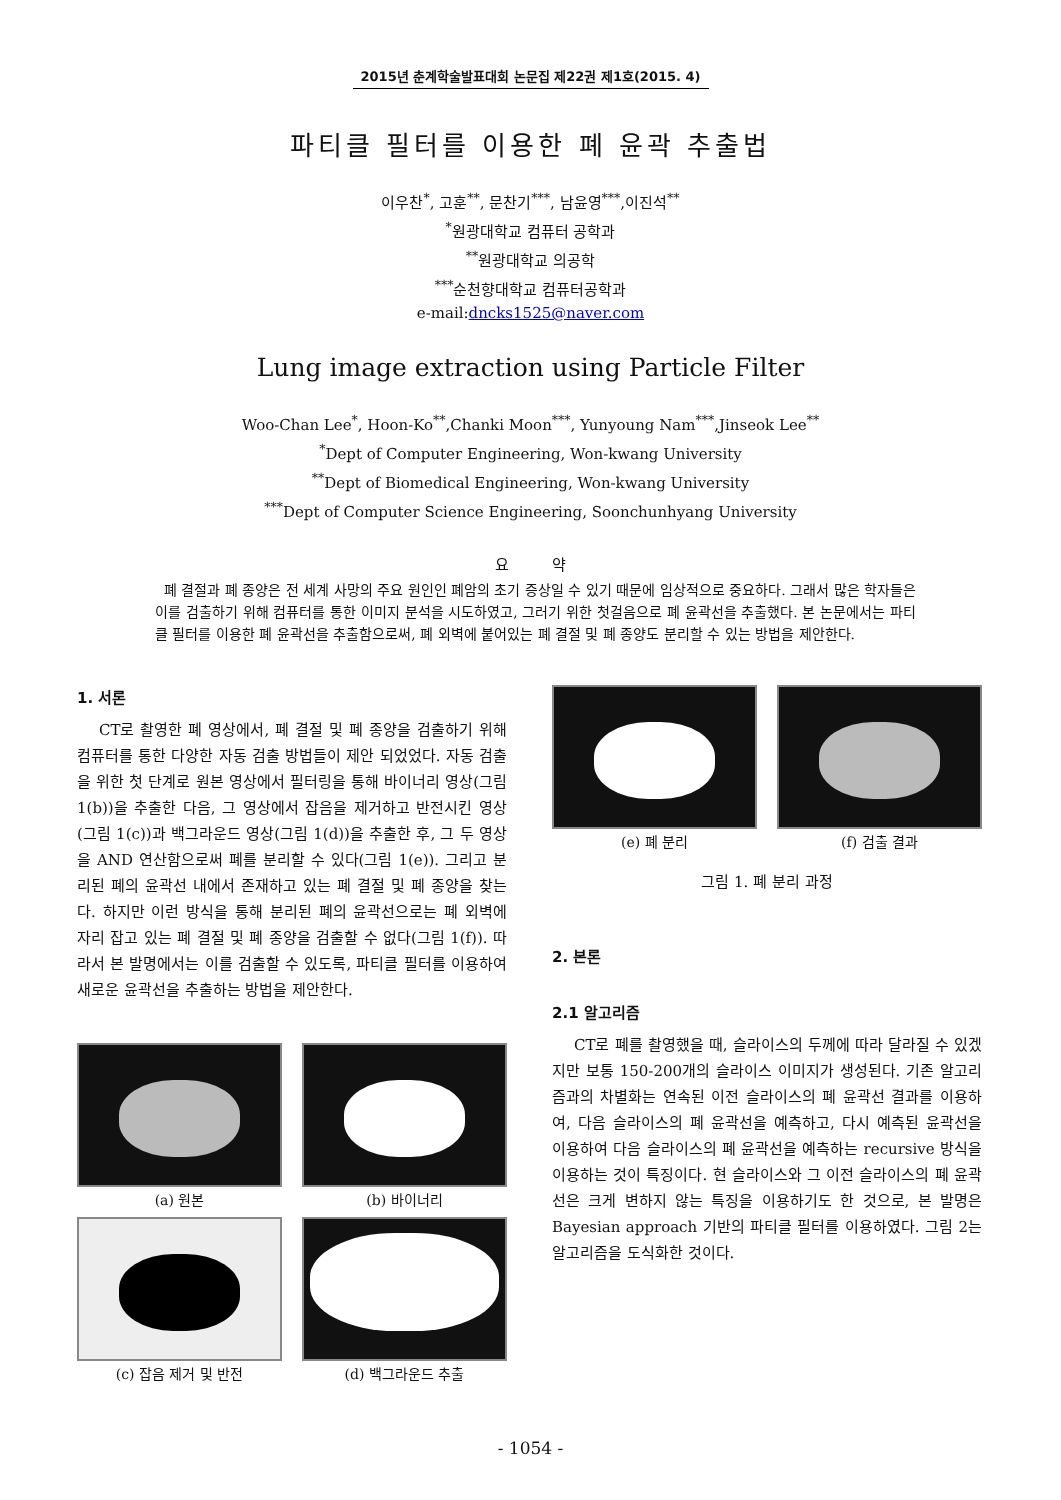2015년 춘계학술발표대회 논문집 제22권 제1호(2015. 4)
파티클 필터를 이용한 폐 윤곽 추출법
이우찬<sup>*</sup>, 고훈<sup>**</sup>, 문찬기<sup>***</sup>, 남윤영<sup>***</sup>,이진석<sup>**</sup>
<sup>*</sup> 원광대학교 컴퓨터 공학과
<sup>**</sup> 원광대학교 의공학
<sup>***</sup> 순천향대학교 컴퓨터공학과
e-mail:dncks1525@naver.com
Lung image extraction using Particle Filter
Woo-Chan Lee<sup>*</sup>, Hoon-Ko<sup>**</sup>,Chanki Moon<sup>***</sup>, Yunyoung Nam<sup>***</sup>,Jinseok Lee<sup>**</sup>
<sup>*</sup> Dept of Computer Engineering, Won-kwang University
<sup>**</sup> Dept of Biomedical Engineering, Won-kwang University
<sup>***</sup> Dept of Computer Science Engineering, Soonchunhyang University
요 약
폐 결절과 폐 종양은 전 세계 사망의 주요 원인인 폐암의 초기 증상일 수 있기 때문에 임상적으로 중요하다. 그래서 많은 학자들은 이를 검출하기 위해 컴퓨터를 통한 이미지 분석을 시도하였고, 그러기 위한 첫걸음으로 폐 윤곽선을 추출했다. 본 논문에서는 파티클 필터를 이용한 폐 윤곽선을 추출함으로써, 폐 외벽에 붙어있는 폐 결절 및 폐 종양도 분리할 수 있는 방법을 제안한다.
1. 서론
CT로 촬영한 폐 영상에서, 폐 결절 및 폐 종양을 검출하기 위해 컴퓨터를 통한 다양한 자동 검출 방법들이 제안 되었었다. 자동 검출을 위한 첫 단계로 원본 영상에서 필터링을 통해 바이너리 영상(그림 1(b))을 추출한 다음, 그 영상에서 잡음을 제거하고 반전시킨 영상(그림 1(c))과 백그라운드 영상(그림 1(d))을 추출한 후, 그 두 영상을 AND 연산함으로써 폐를 분리할 수 있다(그림 1(e)). 그리고 분리된 폐의 윤곽선 내에서 존재하고 있는 폐 결절 및 폐 종양을 찾는다. 하지만 이런 방식을 통해 분리된 폐의 윤곽선으로는 폐 외벽에 자리 잡고 있는 폐 결절 및 폐 종양을 검출할 수 없다(그림 1(f)). 따라서 본 발명에서는 이를 검출할 수 있도록, 파티클 필터를 이용하여 새로운 윤곽선을 추출하는 방법을 제안한다.
(a) 원본
(b) 바이너리
(c) 잡음 제거 및 반전
(d) 백그라운드 추출
(e) 폐 분리
(f) 검출 결과
그림 1. 폐 분리 과정
2. 본론
2.1 알고리즘
CT로 폐를 촬영했을 때, 슬라이스의 두께에 따라 달라질 수 있겠지만 보통 150-200개의 슬라이스 이미지가 생성된다. 기존 알고리즘과의 차별화는 연속된 이전 슬라이스의 폐 윤곽선 결과를 이용하여, 다음 슬라이스의 폐 윤곽선을 예측하고, 다시 예측된 윤곽선을 이용하여 다음 슬라이스의 폐 윤곽선을 예측하는 recursive 방식을 이용하는 것이 특징이다. 현 슬라이스와 그 이전 슬라이스의 폐 윤곽선은 크게 변하지 않는 특징을 이용하기도 한 것으로, 본 발명은 Bayesian approach 기반의 파티클 필터를 이용하였다. 그림 2는 알고리즘을 도식화한 것이다.
- 1054 -